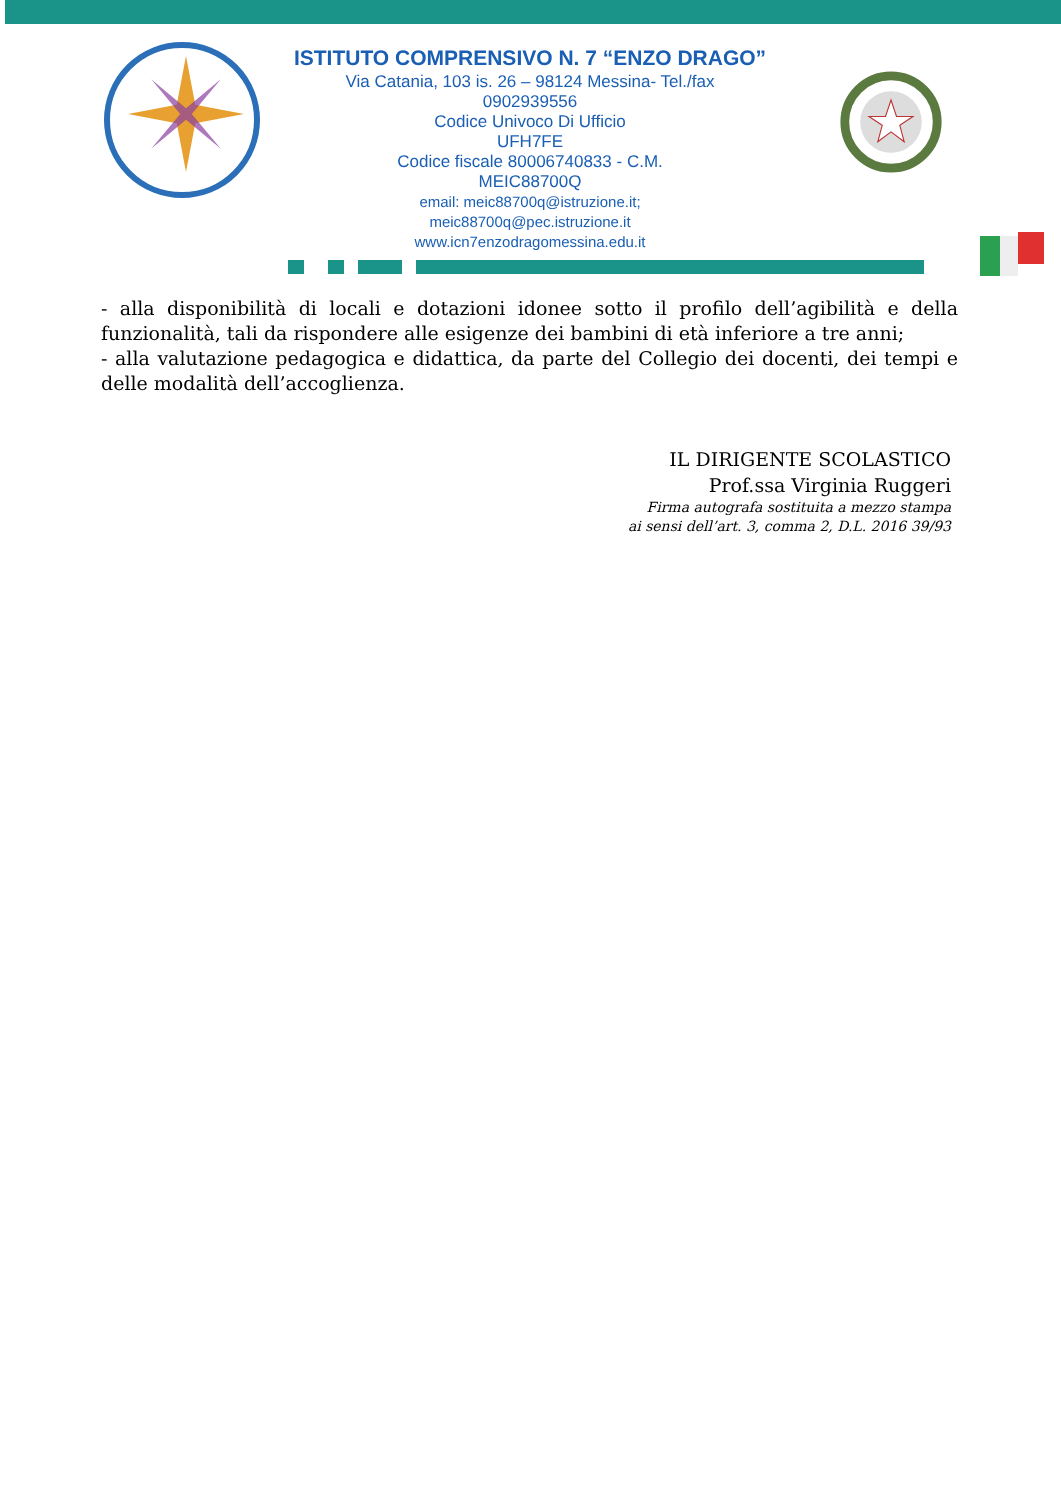ISTITUTO COMPRENSIVO N. 7 “ENZO DRAGO”
Via Catania, 103 is. 26 – 98124 Messina- Tel./fax
0902939556
Codice Univoco Di Ufficio
UFH7FE
Codice fiscale 80006740833 - C.M.
MEIC88700Q
email: meic88700q@istruzione.it;
meic88700q@pec.istruzione.it
www.icn7enzodragomessina.edu.it
- alla disponibilità di locali e dotazioni idonee sotto il profilo dell’agibilità e della funzionalità, tali da rispondere alle esigenze dei bambini di età inferiore a tre anni;
- alla valutazione pedagogica e didattica, da parte del Collegio dei docenti, dei tempi e delle modalità dell’accoglienza.
IL DIRIGENTE SCOLASTICO
Prof.ssa Virginia Ruggeri
Firma autografa sostituita a mezzo stampa
ai sensi dell’art. 3, comma 2, D.L. 2016 39/93